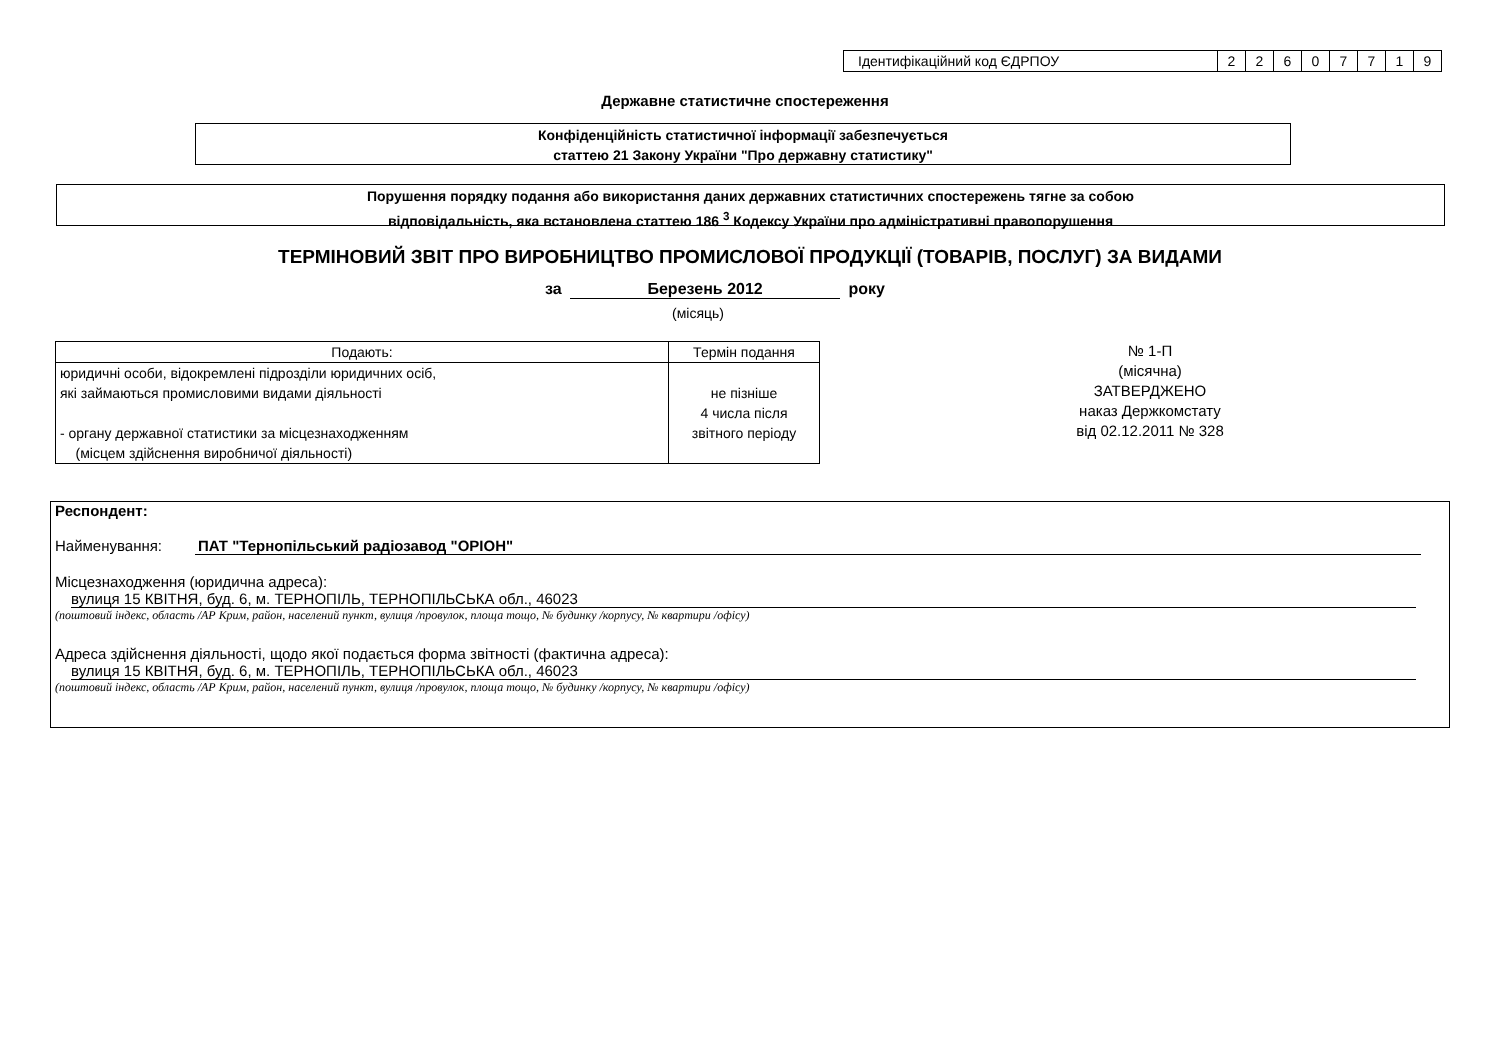| Ідентифікаційний код ЄДРПОУ | 2 | 2 | 6 | 0 | 7 | 7 | 1 | 9 |
Державне статистичне спостереження
Конфіденційність статистичної інформації забезпечується
статтею 21 Закону України "Про державну статистику"
Порушення порядку подання або використання даних державних статистичних спостережень тягне за собою
відповідальність, яка встановлена статтею 186 <sup>3</sup> Кодексу України про адміністративні правопорушення
ТЕРМІНОВИЙ ЗВІТ ПРО ВИРОБНИЦТВО ПРОМИСЛОВОЇ ПРОДУКЦІЇ (ТОВАРІВ, ПОСЛУГ) ЗА ВИДАМИ
за Березень 2012 року
(місяць)
| Подають: | Термін подання |
| --- | --- |
| юридичні особи, відокремлені підрозділи юридичних осіб, які займаються промисловими видами діяльності - органу державної статистики за місцезнаходженням (місцем здійснення виробничої діяльності) | не пізніше 4 числа після звітного періоду |
№ 1-П
(місячна)
ЗАТВЕРДЖЕНО
наказ Держкомстату
від 02.12.2011 № 328
Респондент:
Найменування: ПАТ "Тернопільський радіозавод "ОРІОН"
Місцезнаходження (юридична адреса):
вулиця 15 КВІТНЯ, буд. 6, м. ТЕРНОПІЛЬ, ТЕРНОПІЛЬСЬКА обл., 46023
(поштовий індекс, область /АР Крим, район, населений пункт, вулиця /провулок, площа тощо, № будинку /корпусу, № квартири /офісу)
Адреса здійснення діяльності, щодо якої подається форма звітності (фактична адреса):
вулиця 15 КВІТНЯ, буд. 6, м. ТЕРНОПІЛЬ, ТЕРНОПІЛЬСЬКА обл., 46023
(поштовий індекс, область /АР Крим, район, населений пункт, вулиця /провулок, площа тощо, № будинку /корпусу, № квартири /офісу)